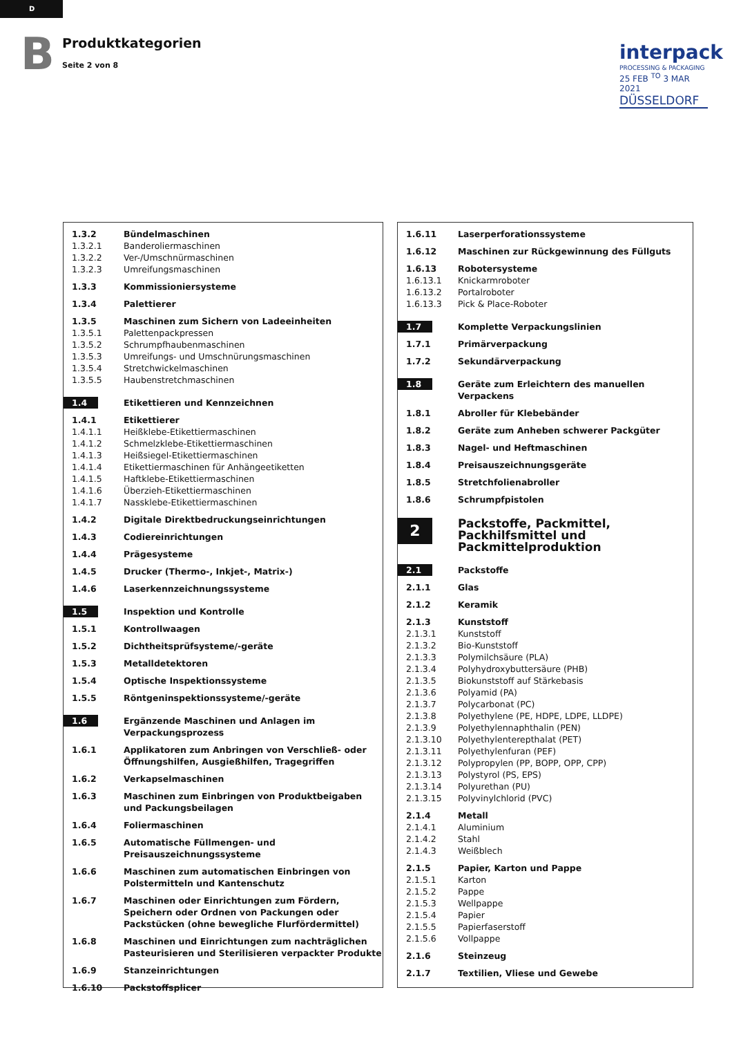D
B
Produktkategorien
Seite 2 von 8
interpack
PROCESSING & PACKAGING
25 FEB <sup>TO</sup> 3 MAR 2021
DÜSSELDORF
| 1.3.2 | Bündelmaschinen |
| 1.3.2.1 | Banderoliermaschinen |
| 1.3.2.2 | Ver-/Umschnürmaschinen |
| 1.3.2.3 | Umreifungsmaschinen |
| 1.3.3 | Kommissioniersysteme |
| 1.3.4 | Palettierer |
| 1.3.5 | Maschinen zum Sichern von Ladeeinheiten |
| 1.3.5.1 | Palettenpackpressen |
| 1.3.5.2 | Schrumpfhaubenmaschinen |
| 1.3.5.3 | Umreifungs- und Umschnürungsmaschinen |
| 1.3.5.4 | Stretchwickelmaschinen |
| 1.3.5.5 | Haubenstretchmaschinen |
| 1.4 | Etikettieren und Kennzeichnen |
| 1.4.1 | Etikettierer |
| 1.4.1.1 | Heißklebe-Etikettiermaschinen |
| 1.4.1.2 | Schmelzklebe-Etikettiermaschinen |
| 1.4.1.3 | Heißsiegel-Etikettiermaschinen |
| 1.4.1.4 | Etikettiermaschinen für Anhängeetiketten |
| 1.4.1.5 | Haftklebe-Etikettiermaschinen |
| 1.4.1.6 | Überzieh-Etikettiermaschinen |
| 1.4.1.7 | Nassklebe-Etikettiermaschinen |
| 1.4.2 | Digitale Direktbedruckungseinrichtungen |
| 1.4.3 | Codiereinrichtungen |
| 1.4.4 | Prägesysteme |
| 1.4.5 | Drucker (Thermo-, Inkjet-, Matrix-) |
| 1.4.6 | Laserkennzeichnungssysteme |
| 1.5 | Inspektion und Kontrolle |
| 1.5.1 | Kontrollwaagen |
| 1.5.2 | Dichtheitsprüfsysteme/-geräte |
| 1.5.3 | Metalldetektoren |
| 1.5.4 | Optische Inspektionssysteme |
| 1.5.5 | Röntgeninspektionssysteme/-geräte |
| 1.6 | Ergänzende Maschinen und Anlagen im Verpackungsprozess |
| 1.6.1 | Applikatoren zum Anbringen von Verschließ- oder Öffnungshilfen, Ausgießhilfen, Tragegriffen |
| 1.6.2 | Verkapselmaschinen |
| 1.6.3 | Maschinen zum Einbringen von Produktbeigaben und Packungsbeilagen |
| 1.6.4 | Foliermaschinen |
| 1.6.5 | Automatische Füllmengen- und Preisauszeichnungssysteme |
| 1.6.6 | Maschinen zum automatischen Einbringen von Polstermitteln und Kantenschutz |
| 1.6.7 | Maschinen oder Einrichtungen zum Fördern, Speichern oder Ordnen von Packungen oder Packstücken (ohne bewegliche Flurfördermittel) |
| 1.6.8 | Maschinen und Einrichtungen zum nachträglichen Pasteurisieren und Sterilisieren verpackter Produkte |
| 1.6.9 | Stanzeinrichtungen |
| 1.6.10 | Packstoffsplicer |
| 1.6.11 | Laserperforationssysteme |
| 1.6.12 | Maschinen zur Rückgewinnung des Füllguts |
| 1.6.13 | Robotersysteme |
| 1.6.13.1 | Knickarmroboter |
| 1.6.13.2 | Portalroboter |
| 1.6.13.3 | Pick & Place-Roboter |
| 1.7 | Komplette Verpackungslinien |
| 1.7.1 | Primärverpackung |
| 1.7.2 | Sekundärverpackung |
| 1.8 | Geräte zum Erleichtern des manuellen Verpackens |
| 1.8.1 | Abroller für Klebebänder |
| 1.8.2 | Geräte zum Anheben schwerer Packgüter |
| 1.8.3 | Nagel- und Heftmaschinen |
| 1.8.4 | Preisauszeichnungsgeräte |
| 1.8.5 | Stretchfolienabroller |
| 1.8.6 | Schrumpfpistolen |
| 2 | Packstoffe, Packmittel, Packhilfsmittel und Packmittelproduktion |
| 2.1 | Packstoffe |
| 2.1.1 | Glas |
| 2.1.2 | Keramik |
| 2.1.3 | Kunststoff |
| 2.1.3.1 | Kunststoff |
| 2.1.3.2 | Bio-Kunststoff |
| 2.1.3.3 | Polymilchsäure (PLA) |
| 2.1.3.4 | Polyhydroxybuttersäure (PHB) |
| 2.1.3.5 | Biokunststoff auf Stärkebasis |
| 2.1.3.6 | Polyamid (PA) |
| 2.1.3.7 | Polycarbonat (PC) |
| 2.1.3.8 | Polyethylene (PE, HDPE, LDPE, LLDPE) |
| 2.1.3.9 | Polyethylennaphthalin (PEN) |
| 2.1.3.10 | Polyethylenterepthalat (PET) |
| 2.1.3.11 | Polyethylenfuran (PEF) |
| 2.1.3.12 | Polypropylen (PP, BOPP, OPP, CPP) |
| 2.1.3.13 | Polystyrol (PS, EPS) |
| 2.1.3.14 | Polyurethan (PU) |
| 2.1.3.15 | Polyvinylchlorid (PVC) |
| 2.1.4 | Metall |
| 2.1.4.1 | Aluminium |
| 2.1.4.2 | Stahl |
| 2.1.4.3 | Weißblech |
| 2.1.5 | Papier, Karton und Pappe |
| 2.1.5.1 | Karton |
| 2.1.5.2 | Pappe |
| 2.1.5.3 | Wellpappe |
| 2.1.5.4 | Papier |
| 2.1.5.5 | Papierfaserstoff |
| 2.1.5.6 | Vollpappe |
| 2.1.6 | Steinzeug |
| 2.1.7 | Textilien, Vliese und Gewebe |